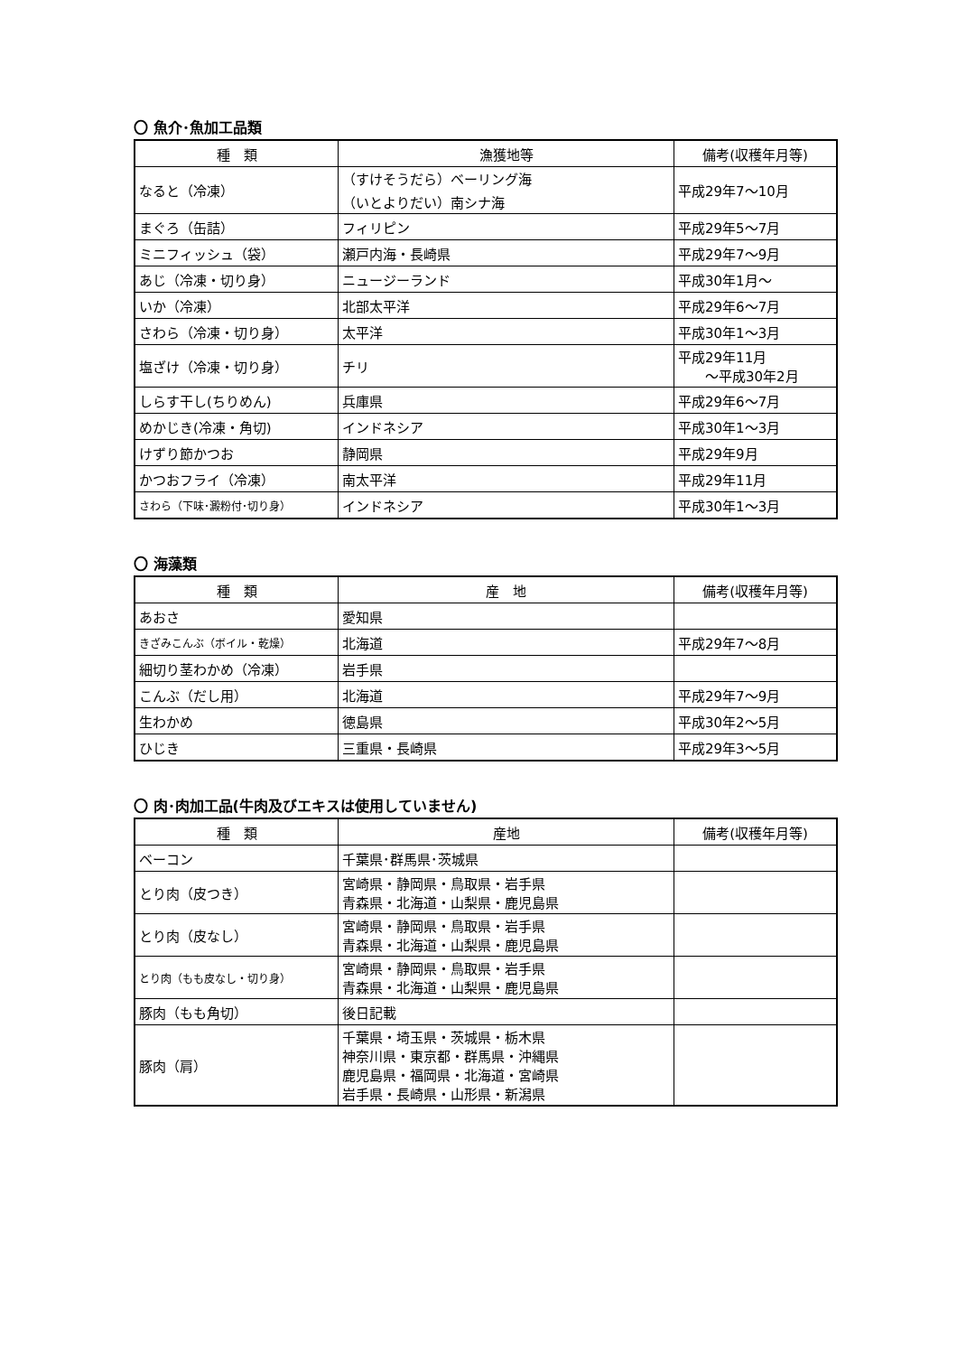〇 魚介･魚加工品類
| 種 類 | 漁獲地等 | 備考(収穫年月等) |
| --- | --- | --- |
| なると（冷凍） | （すけそうだら）ベーリング海 （いとよりだい）南シナ海 | 平成29年7～10月 |
| まぐろ（缶詰） | フィリピン | 平成29年5～7月 |
| ミニフィッシュ（袋） | 瀬戸内海・長崎県 | 平成29年7～9月 |
| あじ（冷凍・切り身） | ニュージーランド | 平成30年1月～ |
| いか（冷凍） | 北部太平洋 | 平成29年6～7月 |
| さわら（冷凍・切り身） | 太平洋 | 平成30年1～3月 |
| 塩ざけ（冷凍・切り身） | チリ | 平成29年11月 ～平成30年2月 |
| しらす干し(ちりめん) | 兵庫県 | 平成29年6～7月 |
| めかじき(冷凍・角切) | インドネシア | 平成30年1～3月 |
| けずり節かつお | 静岡県 | 平成29年9月 |
| かつおフライ（冷凍） | 南太平洋 | 平成29年11月 |
| さわら（下味･澱粉付･切り身） | インドネシア | 平成30年1～3月 |
〇 海藻類
| 種 類 | 産 地 | 備考(収穫年月等) |
| --- | --- | --- |
| あおさ | 愛知県 | |
| きざみこんぶ（ボイル・乾燥） | 北海道 | 平成29年7～8月 |
| 細切り茎わかめ（冷凍） | 岩手県 | |
| こんぶ（だし用） | 北海道 | 平成29年7～9月 |
| 生わかめ | 徳島県 | 平成30年2～5月 |
| ひじき | 三重県・長崎県 | 平成29年3～5月 |
〇 肉･肉加工品(牛肉及びエキスは使用していません)
| 種 類 | 産地 | 備考(収穫年月等) |
| --- | --- | --- |
| ベーコン | 千葉県･群馬県･茨城県 | |
| とり肉（皮つき） | 宮崎県・静岡県・鳥取県・岩手県 青森県・北海道・山梨県・鹿児島県 | |
| とり肉（皮なし） | 宮崎県・静岡県・鳥取県・岩手県 青森県・北海道・山梨県・鹿児島県 | |
| とり肉（もも皮なし・切り身） | 宮崎県・静岡県・鳥取県・岩手県 青森県・北海道・山梨県・鹿児島県 | |
| 豚肉（もも角切） | 後日記載 | |
| 豚肉（肩） | 千葉県・埼玉県・茨城県・栃木県 神奈川県・東京都・群馬県・沖縄県 鹿児島県・福岡県・北海道・宮崎県 岩手県・長崎県・山形県・新潟県 | |